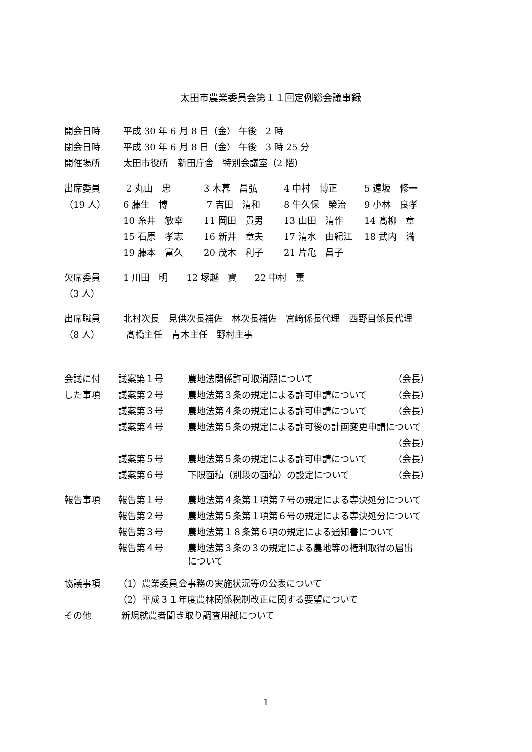太田市農業委員会第１１回定例総会議事録
| 開会日時 | 平成 30 年 6 月 8 日（金） 午後 2 時 | | | |
| 閉会日時 | 平成 30 年 6 月 8 日（金） 午後 3 時 25 分 | | | |
| 開催場所 | 太田市役所 新田庁舎 特別会議室（2 階） | | | |
| 出席委員 | 2 丸山 忠 | 3 木暮 昌弘 | 4 中村 博正 | 5 遠坂 修一 |
| （19 人） | 6 藤生 博 | 7 吉田 清和 | 8 牛久保 榮治 | 9 小林 良孝 |
| | 10 糸井 敏幸 | 11 岡田 貴男 | 13 山田 清作 | 14 髙柳 章 |
| | 15 石原 孝志 | 16 新井 章夫 | 17 清水 由紀江 | 18 武内 満 |
| | 19 藤本 富久 | 20 茂木 利子 | 21 片亀 昌子 | |
| 欠席委員 | 1 川田 明 12 塚越 寶 22 中村 薫 | | | |
| （3 人） | | | | |
| 出席職員 | 北村次長 見供次長補佐 林次長補佐 宮﨑係長代理 西野目係長代理 | | | |
| （8 人） | 髙橋主任 青木主任 野村主事 | | | |
| 会議に付 | 議案第１号 | 農地法関係許可取消願について | （会長） |
| した事項 | 議案第２号 | 農地法第３条の規定による許可申請について | （会長） |
| | 議案第３号 | 農地法第４条の規定による許可申請について | （会長） |
| | 議案第４号 | 農地法第５条の規定による許可後の計画変更申請について | |
| | | | （会長） |
| | 議案第５号 | 農地法第５条の規定による許可申請について | （会長） |
| | 議案第６号 | 下限面積（別段の面積）の設定について | （会長） |
| 報告事項 | 報告第１号 | 農地法第４条第１項第７号の規定による専決処分について | |
| | 報告第２号 | 農地法第５条第１項第６号の規定による専決処分について | |
| | 報告第３号 | 農地法第１８条第６項の規定による通知書について | |
| | 報告第４号 | 農地法第３条の３の規定による農地等の権利取得の届出 について | |
| 協議事項 | （1）農業委員会事務の実施状況等の公表について | | |
| | （2）平成３１年度農林関係税制改正に関する要望について | | |
| その他 | 新規就農者聞き取り調査用紙について | | |
1